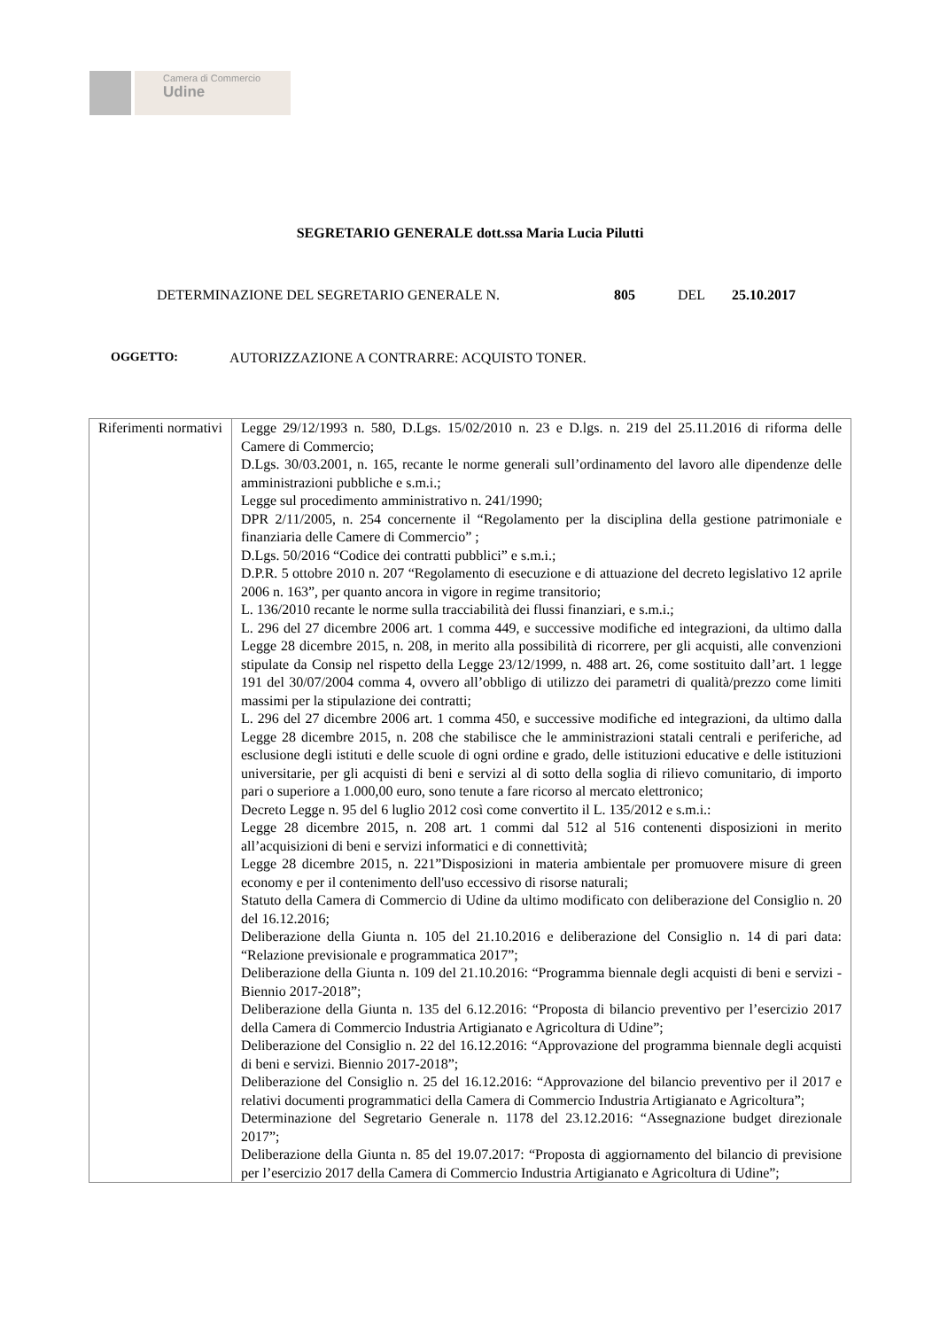Camera di Commercio
Udine
SEGRETARIO GENERALE dott.ssa Maria Lucia Pilutti
DETERMINAZIONE DEL SEGRETARIO GENERALE N. 805 DEL 25.10.2017
OGGETTO: AUTORIZZAZIONE A CONTRARRE: ACQUISTO TONER.
| Riferimenti normativi | Legge 29/12/1993 n. 580, D.Lgs. 15/02/2010 n. 23 e D.lgs. n. 219 del 25.11.2016 di riforma delle Camere di Commercio; D.Lgs. 30/03.2001, n. 165, recante le norme generali sull’ordinamento del lavoro alle dipendenze delle amministrazioni pubbliche e s.m.i.; Legge sul procedimento amministrativo n. 241/1990; DPR 2/11/2005, n. 254 concernente il “Regolamento per la disciplina della gestione patrimoniale e finanziaria delle Camere di Commercio” ; D.Lgs. 50/2016 “Codice dei contratti pubblici” e s.m.i.; D.P.R. 5 ottobre 2010 n. 207 “Regolamento di esecuzione e di attuazione del decreto legislativo 12 aprile 2006 n. 163”, per quanto ancora in vigore in regime transitorio; L. 136/2010 recante le norme sulla tracciabilità dei flussi finanziari, e s.m.i.; L. 296 del 27 dicembre 2006 art. 1 comma 449, e successive modifiche ed integrazioni, da ultimo dalla Legge 28 dicembre 2015, n. 208, in merito alla possibilità di ricorrere, per gli acquisti, alle convenzioni stipulate da Consip nel rispetto della Legge 23/12/1999, n. 488 art. 26, come sostituito dall’art. 1 legge 191 del 30/07/2004 comma 4, ovvero all’obbligo di utilizzo dei parametri di qualità/prezzo come limiti massimi per la stipulazione dei contratti; L. 296 del 27 dicembre 2006 art. 1 comma 450, e successive modifiche ed integrazioni, da ultimo dalla Legge 28 dicembre 2015, n. 208 che stabilisce che le amministrazioni statali centrali e periferiche, ad esclusione degli istituti e delle scuole di ogni ordine e grado, delle istituzioni educative e delle istituzioni universitarie, per gli acquisti di beni e servizi al di sotto della soglia di rilievo comunitario, di importo pari o superiore a 1.000,00 euro, sono tenute a fare ricorso al mercato elettronico; Decreto Legge n. 95 del 6 luglio 2012 così come convertito il L. 135/2012 e s.m.i.: Legge 28 dicembre 2015, n. 208 art. 1 commi dal 512 al 516 contenenti disposizioni in merito all’acquisizioni di beni e servizi informatici e di connettività; Legge 28 dicembre 2015, n. 221”Disposizioni in materia ambientale per promuovere misure di green economy e per il contenimento dell'uso eccessivo di risorse naturali; Statuto della Camera di Commercio di Udine da ultimo modificato con deliberazione del Consiglio n. 20 del 16.12.2016; Deliberazione della Giunta n. 105 del 21.10.2016 e deliberazione del Consiglio n. 14 di pari data: “Relazione previsionale e programmatica 2017”; Deliberazione della Giunta n. 109 del 21.10.2016: “Programma biennale degli acquisti di beni e servizi - Biennio 2017-2018”; Deliberazione della Giunta n. 135 del 6.12.2016: “Proposta di bilancio preventivo per l’esercizio 2017 della Camera di Commercio Industria Artigianato e Agricoltura di Udine”; Deliberazione del Consiglio n. 22 del 16.12.2016: “Approvazione del programma biennale degli acquisti di beni e servizi. Biennio 2017-2018”; Deliberazione del Consiglio n. 25 del 16.12.2016: “Approvazione del bilancio preventivo per il 2017 e relativi documenti programmatici della Camera di Commercio Industria Artigianato e Agricoltura”; Determinazione del Segretario Generale n. 1178 del 23.12.2016: “Assegnazione budget direzionale 2017”; Deliberazione della Giunta n. 85 del 19.07.2017: “Proposta di aggiornamento del bilancio di previsione per l’esercizio 2017 della Camera di Commercio Industria Artigianato e Agricoltura di Udine”; |